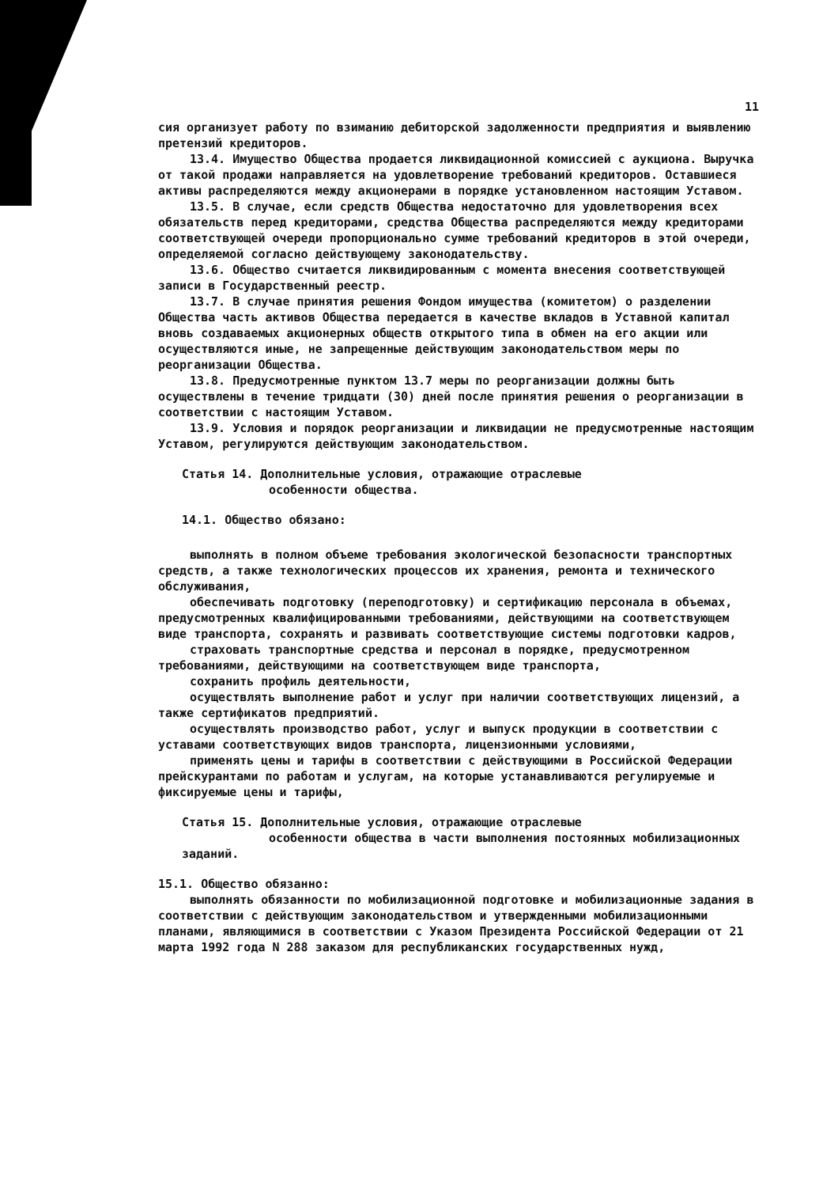11
сия организует работу по взиманию дебиторской задолженности предприятия и выявлению претензий кредиторов.
13.4. Имущество Общества продается ликвидационной комиссией с аукциона. Выручка от такой продажи направляется на удовлетворение требований кредиторов. Оставшиеся активы распределяются между акционерами в порядке установленном настоящим Уставом.
13.5. В случае, если средств Общества недостаточно для удовлетворения всех обязательств перед кредиторами, средства Общества распределяются между кредиторами соответствующей очереди пропорционально сумме требований кредиторов в этой очереди, определяемой согласно действующему законодательству.
13.6. Общество считается ликвидированным с момента внесения соответствующей записи в Государственный реестр.
13.7. В случае принятия решения Фондом имущества (комитетом) о разделении Общества часть активов Общества передается в качестве вкладов в Уставной капитал вновь создаваемых акционерных обществ открытого типа в обмен на его акции или осуществляются иные, не запрещенные действующим законодательством меры по реорганизации Общества.
13.8. Предусмотренные пунктом 13.7 меры по реорганизации должны быть осуществлены в течение тридцати (30) дней после принятия решения о реорганизации в соответствии с настоящим Уставом.
13.9. Условия и порядок реорганизации и ликвидации не предусмотренные настоящим Уставом, регулируются действующим законодательством.
Статья 14. Дополнительные условия, отражающие отраслевые
особенности общества.
14.1. Общество обязано:
выполнять в полном объеме требования экологической безопасности транспортных средств, а также технологических процессов их хранения, ремонта и технического обслуживания,
обеспечивать подготовку (переподготовку) и сертификацию персонала в объемах, предусмотренных квалифицированными требованиями, действующими на соответствующем виде транспорта, сохранять и развивать соответствующие системы подготовки кадров,
страховать транспортные средства и персонал в порядке, предусмотренном требованиями, действующими на соответствующем виде транспорта,
сохранить профиль деятельности,
осуществлять выполнение работ и услуг при наличии соответствующих лицензий, а также сертификатов предприятий.
осуществлять производство работ, услуг и выпуск продукции в соответствии с уставами соответствующих видов транспорта, лицензионными условиями,
применять цены и тарифы в соответствии с действующими в Российской Федерации прейскурантами по работам и услугам, на которые устанавливаются регулируемые и фиксируемые цены и тарифы,
Статья 15. Дополнительные условия, отражающие отраслевые
особенности общества в части выполнения постоянных мобилизационных заданий.
15.1. Общество обязанно:
выполнять обязанности по мобилизационной подготовке и мобилизационные задания в соответствии с действующим законодательством и утвержденными мобилизационными планами, являющимися в соответствии с Указом Президента Российской Федерации от 21 марта 1992 года N 288 заказом для республиканских государственных нужд,